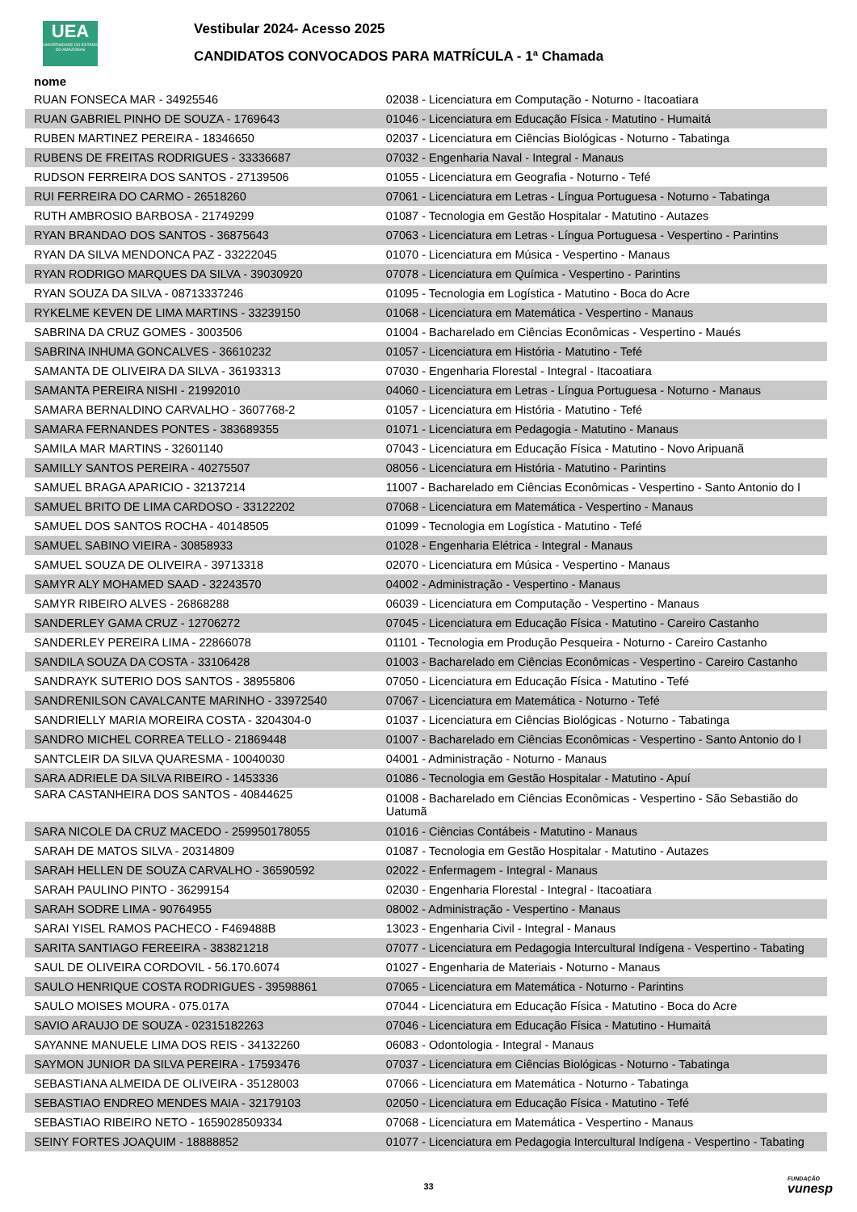UEA
UNIVERSIDADE DO ESTADO DO AMAZONAS
Vestibular 2024- Acesso 2025
CANDIDATOS CONVOCADOS PARA MATRÍCULA - 1ª Chamada
| nome | |
| --- | --- |
| RUAN FONSECA MAR - 34925546 | 02038 - Licenciatura em Computação - Noturno - Itacoatiara |
| RUAN GABRIEL PINHO DE SOUZA - 1769643 | 01046 - Licenciatura em Educação Física - Matutino - Humaitá |
| RUBEN MARTINEZ PEREIRA - 18346650 | 02037 - Licenciatura em Ciências Biológicas - Noturno - Tabatinga |
| RUBENS DE FREITAS RODRIGUES - 33336687 | 07032 - Engenharia Naval - Integral - Manaus |
| RUDSON FERREIRA DOS SANTOS - 27139506 | 01055 - Licenciatura em Geografia - Noturno - Tefé |
| RUI FERREIRA DO CARMO - 26518260 | 07061 - Licenciatura em Letras - Língua Portuguesa - Noturno - Tabatinga |
| RUTH AMBROSIO BARBOSA - 21749299 | 01087 - Tecnologia em Gestão Hospitalar - Matutino - Autazes |
| RYAN BRANDAO DOS SANTOS - 36875643 | 07063 - Licenciatura em Letras - Língua Portuguesa - Vespertino - Parintins |
| RYAN DA SILVA MENDONCA PAZ - 33222045 | 01070 - Licenciatura em Música - Vespertino - Manaus |
| RYAN RODRIGO MARQUES DA SILVA - 39030920 | 07078 - Licenciatura em Química - Vespertino - Parintins |
| RYAN SOUZA DA SILVA - 08713337246 | 01095 - Tecnologia em Logística - Matutino - Boca do Acre |
| RYKELME KEVEN DE LIMA MARTINS - 33239150 | 01068 - Licenciatura em Matemática - Vespertino - Manaus |
| SABRINA DA CRUZ GOMES - 3003506 | 01004 - Bacharelado em Ciências Econômicas - Vespertino - Maués |
| SABRINA INHUMA GONCALVES - 36610232 | 01057 - Licenciatura em História - Matutino - Tefé |
| SAMANTA DE OLIVEIRA DA SILVA - 36193313 | 07030 - Engenharia Florestal - Integral - Itacoatiara |
| SAMANTA PEREIRA NISHI - 21992010 | 04060 - Licenciatura em Letras - Língua Portuguesa - Noturno - Manaus |
| SAMARA BERNALDINO CARVALHO - 3607768-2 | 01057 - Licenciatura em História - Matutino - Tefé |
| SAMARA FERNANDES PONTES - 383689355 | 01071 - Licenciatura em Pedagogia - Matutino - Manaus |
| SAMILA MAR MARTINS - 32601140 | 07043 - Licenciatura em Educação Física - Matutino - Novo Aripuanã |
| SAMILLY SANTOS PEREIRA - 40275507 | 08056 - Licenciatura em História - Matutino - Parintins |
| SAMUEL BRAGA APARICIO - 32137214 | 11007 - Bacharelado em Ciências Econômicas - Vespertino - Santo Antonio do I |
| SAMUEL BRITO DE LIMA CARDOSO - 33122202 | 07068 - Licenciatura em Matemática - Vespertino - Manaus |
| SAMUEL DOS SANTOS ROCHA - 40148505 | 01099 - Tecnologia em Logística - Matutino - Tefé |
| SAMUEL SABINO VIEIRA - 30858933 | 01028 - Engenharia Elétrica - Integral - Manaus |
| SAMUEL SOUZA DE OLIVEIRA - 39713318 | 02070 - Licenciatura em Música - Vespertino - Manaus |
| SAMYR ALY MOHAMED SAAD - 32243570 | 04002 - Administração - Vespertino - Manaus |
| SAMYR RIBEIRO ALVES - 26868288 | 06039 - Licenciatura em Computação - Vespertino - Manaus |
| SANDERLEY GAMA CRUZ - 12706272 | 07045 - Licenciatura em Educação Física - Matutino - Careiro Castanho |
| SANDERLEY PEREIRA LIMA - 22866078 | 01101 - Tecnologia em Produção Pesqueira - Noturno - Careiro Castanho |
| SANDILA SOUZA DA COSTA - 33106428 | 01003 - Bacharelado em Ciências Econômicas - Vespertino - Careiro Castanho |
| SANDRAYK SUTERIO DOS SANTOS - 38955806 | 07050 - Licenciatura em Educação Física - Matutino - Tefé |
| SANDRENILSON CAVALCANTE MARINHO - 33972540 | 07067 - Licenciatura em Matemática - Noturno - Tefé |
| SANDRIELLY MARIA MOREIRA COSTA - 3204304-0 | 01037 - Licenciatura em Ciências Biológicas - Noturno - Tabatinga |
| SANDRO MICHEL CORREA TELLO - 21869448 | 01007 - Bacharelado em Ciências Econômicas - Vespertino - Santo Antonio do I |
| SANTCLEIR DA SILVA QUARESMA - 10040030 | 04001 - Administração - Noturno - Manaus |
| SARA ADRIELE DA SILVA RIBEIRO - 1453336 | 01086 - Tecnologia em Gestão Hospitalar - Matutino - Apuí |
| SARA CASTANHEIRA DOS SANTOS - 40844625 | 01008 - Bacharelado em Ciências Econômicas - Vespertino - São Sebastião do Uatumã |
| SARA NICOLE DA CRUZ MACEDO - 259950178055 | 01016 - Ciências Contábeis - Matutino - Manaus |
| SARAH DE MATOS SILVA - 20314809 | 01087 - Tecnologia em Gestão Hospitalar - Matutino - Autazes |
| SARAH HELLEN DE SOUZA CARVALHO - 36590592 | 02022 - Enfermagem - Integral - Manaus |
| SARAH PAULINO PINTO - 36299154 | 02030 - Engenharia Florestal - Integral - Itacoatiara |
| SARAH SODRE LIMA - 90764955 | 08002 - Administração - Vespertino - Manaus |
| SARAI YISEL RAMOS PACHECO - F469488B | 13023 - Engenharia Civil - Integral - Manaus |
| SARITA SANTIAGO FEREEIRA - 383821218 | 07077 - Licenciatura em Pedagogia Intercultural Indígena - Vespertino - Tabating |
| SAUL DE OLIVEIRA CORDOVIL - 56.170.6074 | 01027 - Engenharia de Materiais - Noturno - Manaus |
| SAULO HENRIQUE COSTA RODRIGUES - 39598861 | 07065 - Licenciatura em Matemática - Noturno - Parintins |
| SAULO MOISES MOURA - 075.017A | 07044 - Licenciatura em Educação Física - Matutino - Boca do Acre |
| SAVIO ARAUJO DE SOUZA - 02315182263 | 07046 - Licenciatura em Educação Física - Matutino - Humaitá |
| SAYANNE MANUELE LIMA DOS REIS - 34132260 | 06083 - Odontologia - Integral - Manaus |
| SAYMON JUNIOR DA SILVA PEREIRA - 17593476 | 07037 - Licenciatura em Ciências Biológicas - Noturno - Tabatinga |
| SEBASTIANA ALMEIDA DE OLIVEIRA - 35128003 | 07066 - Licenciatura em Matemática - Noturno - Tabatinga |
| SEBASTIAO ENDREO MENDES MAIA - 32179103 | 02050 - Licenciatura em Educação Física - Matutino - Tefé |
| SEBASTIAO RIBEIRO NETO - 1659028509334 | 07068 - Licenciatura em Matemática - Vespertino - Manaus |
| SEINY FORTES JOAQUIM - 18888852 | 01077 - Licenciatura em Pedagogia Intercultural Indígena - Vespertino - Tabating |
33 FUNDAÇÃO
vunesp